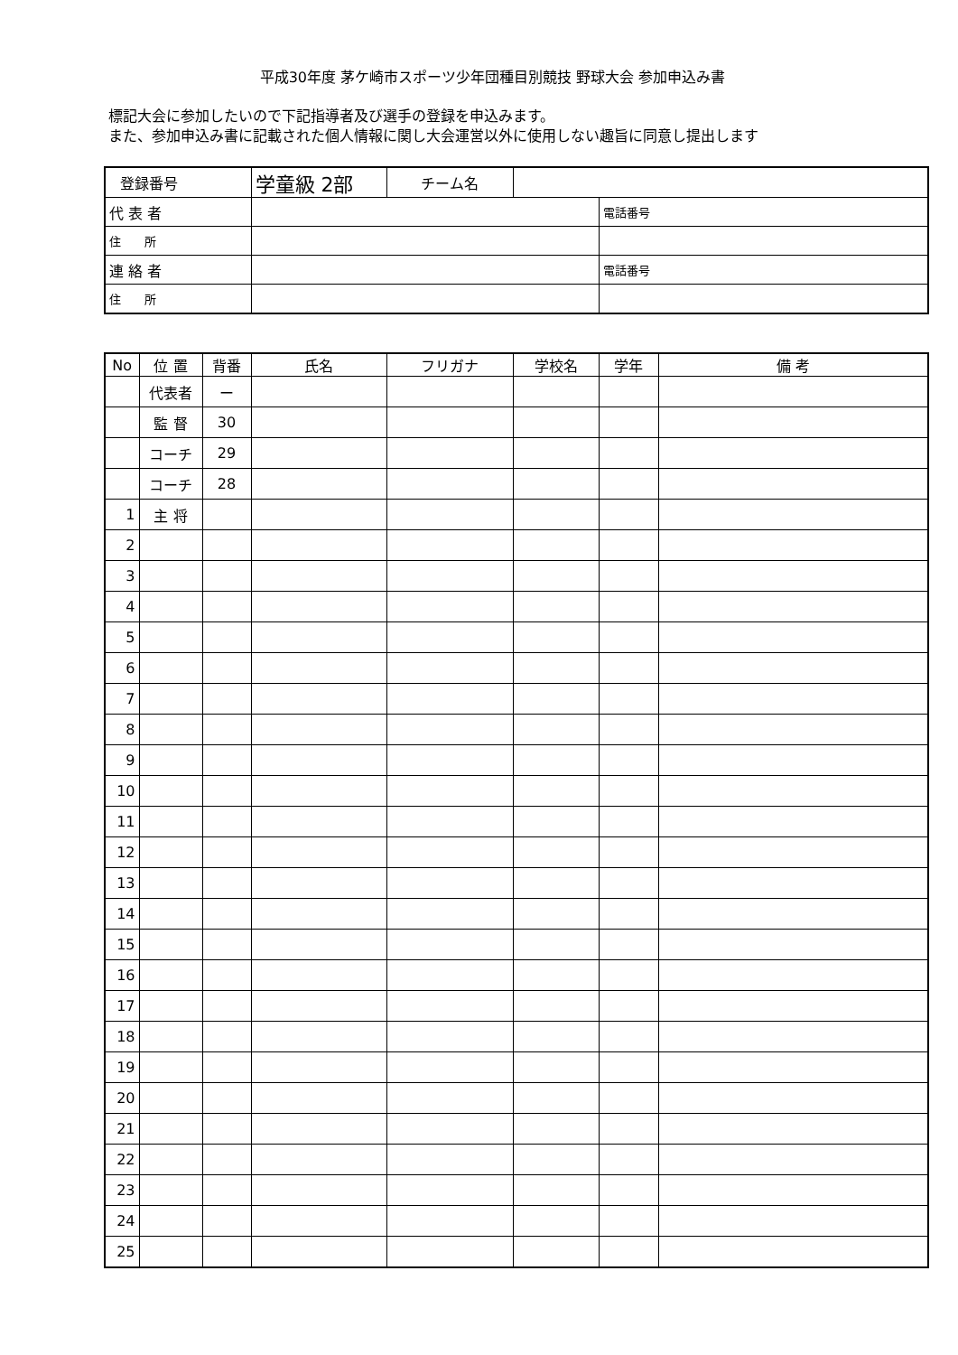平成30年度 茅ケ崎市スポーツ少年団種目別競技 野球大会 参加申込み書
標記大会に参加したいので下記指導者及び選手の登録を申込みます。
また、参加申込み書に記載された個人情報に関し大会運営以外に使用しない趣旨に同意し提出します
| 登録番号 | 学童級 2部 | チーム名 | | |
| 代 表 者 | | | | 電話番号 |
| 住 所 | | | | |
| 連 絡 者 | | | | 電話番号 |
| 住 所 | | | | |
| No | 位 置 | 背番 | 氏名 | フリガナ | 学校名 | 学年 | 備 考 |
| --- | --- | --- | --- | --- | --- | --- | --- |
| | 代表者 | ー | | | | | |
| | 監 督 | 30 | | | | | |
| | コーチ | 29 | | | | | |
| | コーチ | 28 | | | | | |
| 1 | 主 将 | | | | | | |
| 2 | | | | | | | |
| 3 | | | | | | | |
| 4 | | | | | | | |
| 5 | | | | | | | |
| 6 | | | | | | | |
| 7 | | | | | | | |
| 8 | | | | | | | |
| 9 | | | | | | | |
| 10 | | | | | | | |
| 11 | | | | | | | |
| 12 | | | | | | | |
| 13 | | | | | | | |
| 14 | | | | | | | |
| 15 | | | | | | | |
| 16 | | | | | | | |
| 17 | | | | | | | |
| 18 | | | | | | | |
| 19 | | | | | | | |
| 20 | | | | | | | |
| 21 | | | | | | | |
| 22 | | | | | | | |
| 23 | | | | | | | |
| 24 | | | | | | | |
| 25 | | | | | | | |